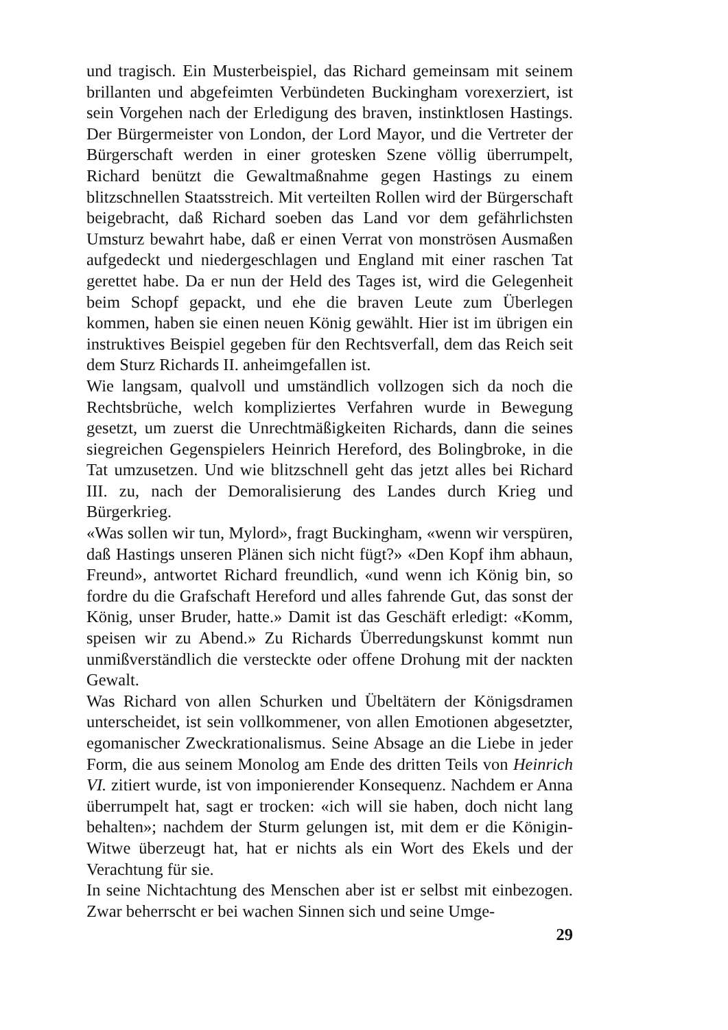und tragisch. Ein Musterbeispiel, das Richard gemeinsam mit seinem brillanten und abgefeimten Verbündeten Buckingham vorexerziert, ist sein Vorgehen nach der Erledigung des braven, instinktlosen Hastings. Der Bürgermeister von London, der Lord Mayor, und die Vertreter der Bürgerschaft werden in einer grotesken Szene völlig überrumpelt, Richard benützt die Gewaltmaßnahme gegen Hastings zu einem blitzschnellen Staatsstreich. Mit verteilten Rollen wird der Bürgerschaft beigebracht, daß Richard soeben das Land vor dem gefährlichsten Umsturz bewahrt habe, daß er einen Verrat von monströsen Ausmaßen aufgedeckt und niedergeschlagen und England mit einer raschen Tat gerettet habe. Da er nun der Held des Tages ist, wird die Gelegenheit beim Schopf gepackt, und ehe die braven Leute zum Überlegen kommen, haben sie einen neuen König gewählt. Hier ist im übrigen ein instruktives Beispiel gegeben für den Rechtsverfall, dem das Reich seit dem Sturz Richards II. anheimgefallen ist.
Wie langsam, qualvoll und umständlich vollzogen sich da noch die Rechtsbrüche, welch kompliziertes Verfahren wurde in Bewegung gesetzt, um zuerst die Unrechtmäßigkeiten Richards, dann die seines siegreichen Gegenspielers Heinrich Hereford, des Bolingbroke, in die Tat umzusetzen. Und wie blitzschnell geht das jetzt alles bei Richard III. zu, nach der Demoralisierung des Landes durch Krieg und Bürgerkrieg.
«Was sollen wir tun, Mylord», fragt Buckingham, «wenn wir verspüren, daß Hastings unseren Plänen sich nicht fügt?» «Den Kopf ihm abhaun, Freund», antwortet Richard freundlich, «und wenn ich König bin, so fordre du die Grafschaft Hereford und alles fahrende Gut, das sonst der König, unser Bruder, hatte.» Damit ist das Geschäft erledigt: «Komm, speisen wir zu Abend.» Zu Richards Überredungskunst kommt nun unmißverständlich die versteckte oder offene Drohung mit der nackten Gewalt.
Was Richard von allen Schurken und Übeltätern der Königsdramen unterscheidet, ist sein vollkommener, von allen Emotionen abgesetzter, egomanischer Zweckrationalismus. Seine Absage an die Liebe in jeder Form, die aus seinem Monolog am Ende des dritten Teils von Heinrich VI. zitiert wurde, ist von imponierender Konsequenz. Nachdem er Anna überrumpelt hat, sagt er trocken: «ich will sie haben, doch nicht lang behalten»; nachdem der Sturm gelungen ist, mit dem er die Königin-Witwe überzeugt hat, hat er nichts als ein Wort des Ekels und der Verachtung für sie.
In seine Nichtachtung des Menschen aber ist er selbst mit einbezogen. Zwar beherrscht er bei wachen Sinnen sich und seine Umge-
29